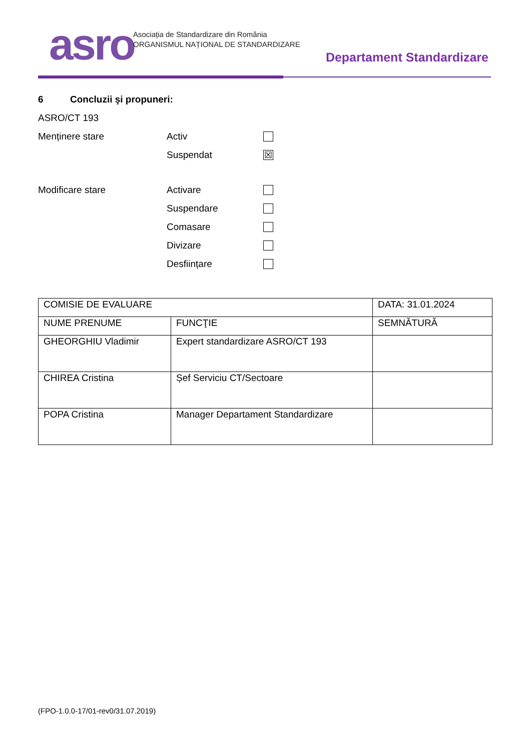asro
Asociația de Standardizare din România
ORGANISMUL NAȚIONAL DE STANDARDIZARE
Departament Standardizare
6 Concluzii şi propuneri:
ASRO/CT 193
Menținere stare Activ
Suspendat ☒
Modificare stare Activare
Suspendare
Comasare
Divizare
Desființare
| COMISIE DE EVALUARE | | DATA: 31.01.2024 |
| NUME PRENUME | FUNCŢIE | SEMNĂTURĂ |
| GHEORGHIU Vladimir | Expert standardizare ASRO/CT 193 | |
| CHIREA Cristina | Șef Serviciu CT/Sectoare | |
| POPA Cristina | Manager Departament Standardizare | |
(FPO-1.0.0-17/01-rev0/31.07.2019)